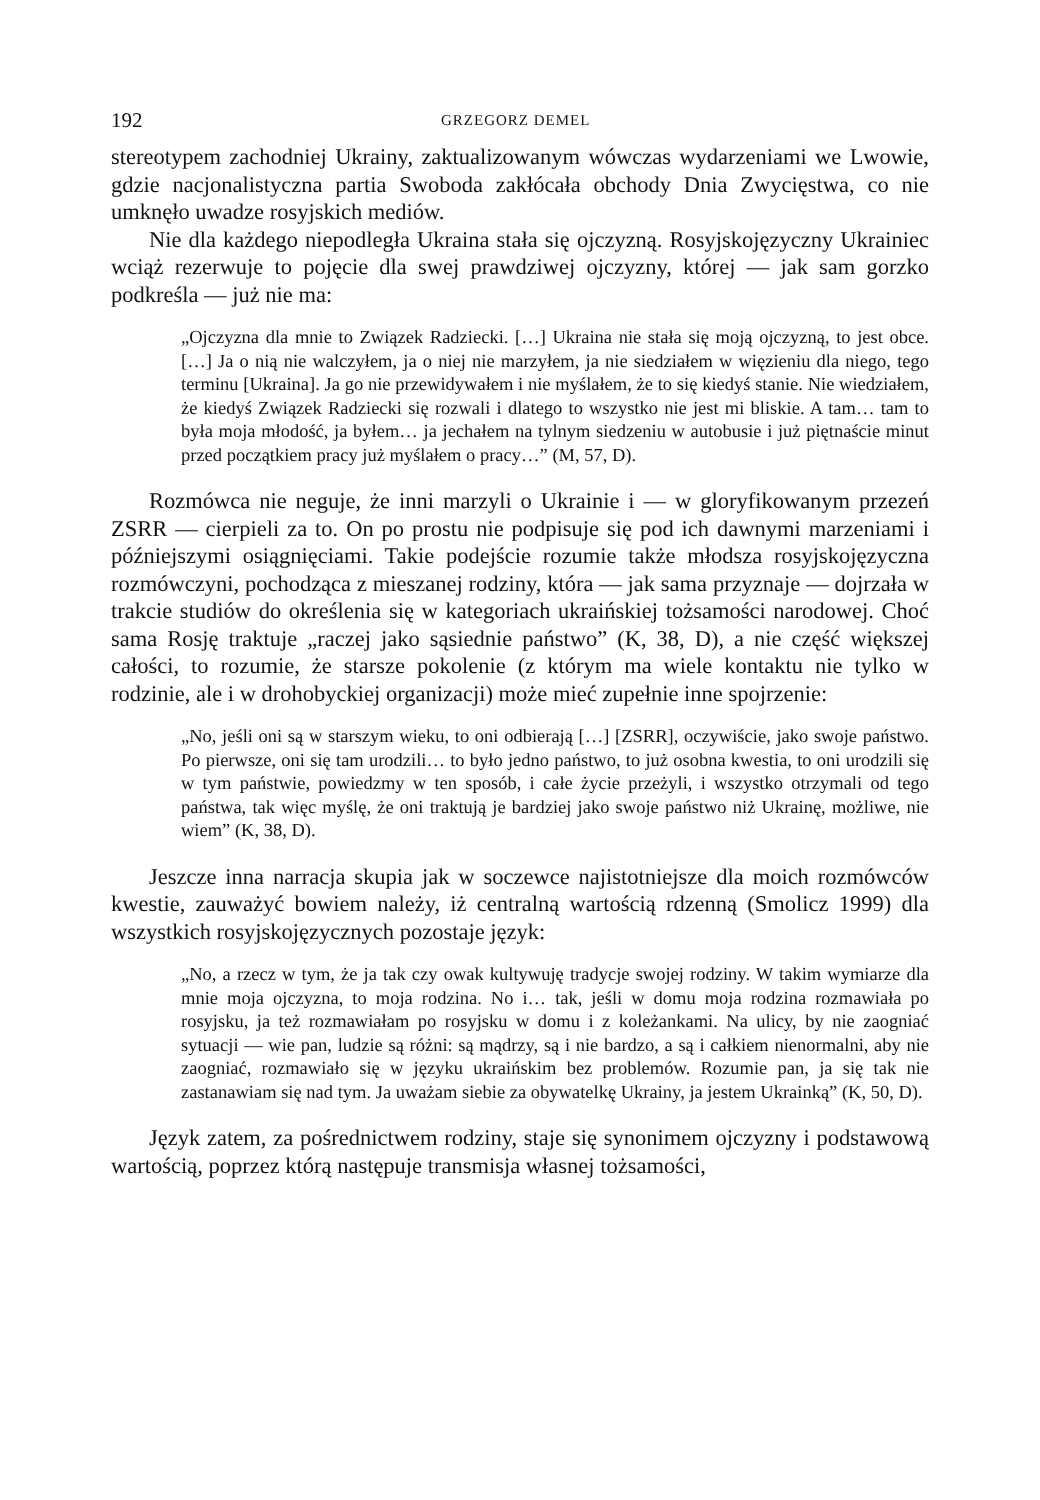192 GRZEGORZ DEMEL
stereotypem zachodniej Ukrainy, zaktualizowanym wówczas wydarzeniami we Lwowie, gdzie nacjonalistyczna partia Swoboda zakłócała obchody Dnia Zwycięstwa, co nie umknęło uwadze rosyjskich mediów.
Nie dla każdego niepodległa Ukraina stała się ojczyzną. Rosyjskojęzyczny Ukrainiec wciąż rezerwuje to pojęcie dla swej prawdziwej ojczyzny, której — jak sam gorzko podkreśla — już nie ma:
„Ojczyzna dla mnie to Związek Radziecki. […] Ukraina nie stała się moją ojczyzną, to jest obce. […] Ja o nią nie walczyłem, ja o niej nie marzyłem, ja nie siedziałem w więzieniu dla niego, tego terminu [Ukraina]. Ja go nie przewidywałem i nie myślałem, że to się kiedyś stanie. Nie wiedziałem, że kiedyś Związek Radziecki się rozwali i dlatego to wszystko nie jest mi bliskie. A tam… tam to była moja młodość, ja byłem… ja jechałem na tylnym siedzeniu w autobusie i już piętnaście minut przed początkiem pracy już myślałem o pracy…” (M, 57, D).
Rozmówca nie neguje, że inni marzyli o Ukrainie i — w gloryfikowanym przezeń ZSRR — cierpieli za to. On po prostu nie podpisuje się pod ich dawnymi marzeniami i późniejszymi osiągnięciami. Takie podejście rozumie także młodsza rosyjskojęzyczna rozmówczyni, pochodząca z mieszanej rodziny, która — jak sama przyznaje — dojrzała w trakcie studiów do określenia się w kategoriach ukraińskiej tożsamości narodowej. Choć sama Rosję traktuje „raczej jako sąsiednie państwo” (K, 38, D), a nie część większej całości, to rozumie, że starsze pokolenie (z którym ma wiele kontaktu nie tylko w rodzinie, ale i w drohobyckiej organizacji) może mieć zupełnie inne spojrzenie:
„No, jeśli oni są w starszym wieku, to oni odbierają […] [ZSRR], oczywiście, jako swoje państwo. Po pierwsze, oni się tam urodzili… to było jedno państwo, to już osobna kwestia, to oni urodzili się w tym państwie, powiedzmy w ten sposób, i całe życie przeżyli, i wszystko otrzymali od tego państwa, tak więc myślę, że oni traktują je bardziej jako swoje państwo niż Ukrainę, możliwe, nie wiem” (K, 38, D).
Jeszcze inna narracja skupia jak w soczewce najistotniejsze dla moich rozmówców kwestie, zauważyć bowiem należy, iż centralną wartością rdzenną (Smolicz 1999) dla wszystkich rosyjskojęzycznych pozostaje język:
„No, a rzecz w tym, że ja tak czy owak kultywuję tradycje swojej rodziny. W takim wymiarze dla mnie moja ojczyzna, to moja rodzina. No i… tak, jeśli w domu moja rodzina rozmawiała po rosyjsku, ja też rozmawiałam po rosyjsku w domu i z koleżankami. Na ulicy, by nie zaogniać sytuacji — wie pan, ludzie są różni: są mądrzy, są i nie bardzo, a są i całkiem nienormalni, aby nie zaogniać, rozmawiało się w języku ukraińskim bez problemów. Rozumie pan, ja się tak nie zastanawiam się nad tym. Ja uważam siebie za obywatelkę Ukrainy, ja jestem Ukrainką” (K, 50, D).
Język zatem, za pośrednictwem rodziny, staje się synonimem ojczyzny i podstawową wartością, poprzez którą następuje transmisja własnej tożsamości,